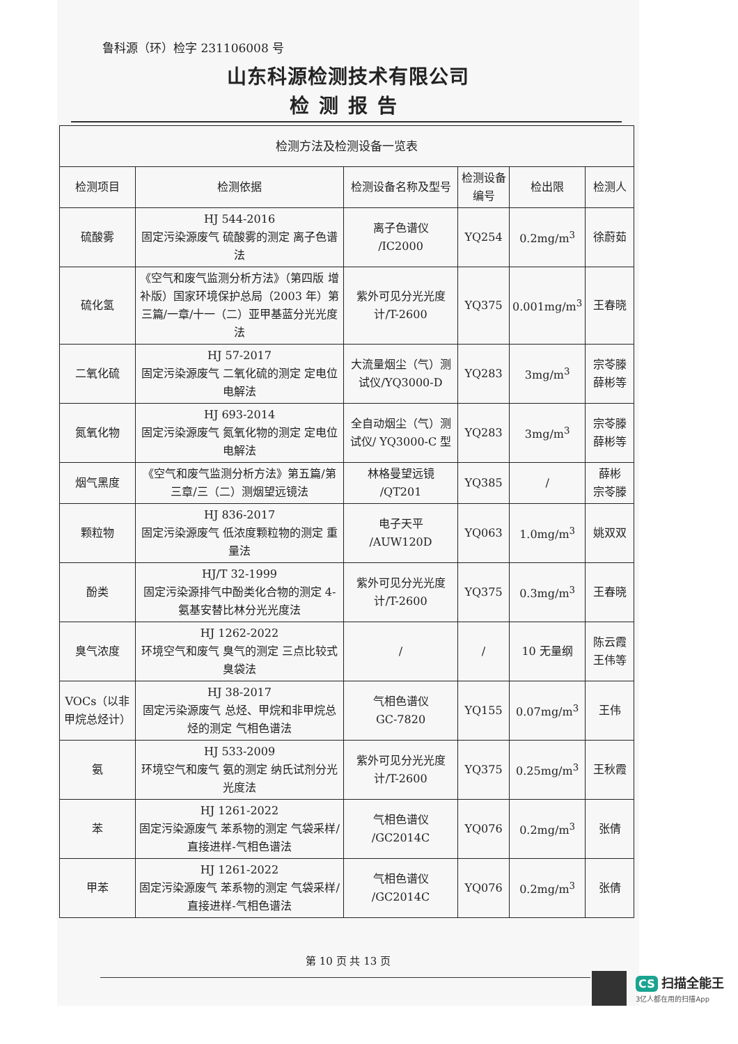鲁科源（环）检字 231106008 号
山东科源检测技术有限公司
检测报告
| 检测方法及检测设备一览表 | | | | | |
| 检测项目 | 检测依据 | 检测设备名称及型号 | 检测设备编号 | 检出限 | 检测人 |
| 硫酸雾 | HJ 544-2016 固定污染源废气 硫酸雾的测定 离子色谱法 | 离子色谱仪 /IC2000 | YQ254 | 0.2mg/m<sup>3</sup> | 徐蔚茹 |
| 硫化氢 | 《空气和废气监测分析方法》（第四版 增补版）国家环境保护总局（2003 年）第三篇/一章/十一（二）亚甲基蓝分光光度法 | 紫外可见分光光度计/T-2600 | YQ375 | 0.001mg/m<sup>3</sup> | 王春晓 |
| 二氧化硫 | HJ 57-2017 固定污染源废气 二氧化硫的测定 定电位电解法 | 大流量烟尘（气）测试仪/YQ3000-D | YQ283 | 3mg/m<sup>3</sup> | 宗苓滕 薛彬等 |
| 氮氧化物 | HJ 693-2014 固定污染源废气 氮氧化物的测定 定电位电解法 | 全自动烟尘（气）测试仪/ YQ3000-C 型 | YQ283 | 3mg/m<sup>3</sup> | 宗苓滕 薛彬等 |
| 烟气黑度 | 《空气和废气监测分析方法》第五篇/第三章/三（二）测烟望远镜法 | 林格曼望远镜 /QT201 | YQ385 | / | 薛彬 宗苓滕 |
| 颗粒物 | HJ 836-2017 固定污染源废气 低浓度颗粒物的测定 重量法 | 电子天平 /AUW120D | YQ063 | 1.0mg/m<sup>3</sup> | 姚双双 |
| 酚类 | HJ/T 32-1999 固定污染源排气中酚类化合物的测定 4-氨基安替比林分光光度法 | 紫外可见分光光度计/T-2600 | YQ375 | 0.3mg/m<sup>3</sup> | 王春晓 |
| 臭气浓度 | HJ 1262-2022 环境空气和废气 臭气的测定 三点比较式臭袋法 | / | / | 10 无量纲 | 陈云霞 王伟等 |
| VOCs（以非甲烷总烃计） | HJ 38-2017 固定污染源废气 总烃、甲烷和非甲烷总烃的测定 气相色谱法 | 气相色谱仪 GC-7820 | YQ155 | 0.07mg/m<sup>3</sup> | 王伟 |
| 氨 | HJ 533-2009 环境空气和废气 氨的测定 纳氏试剂分光光度法 | 紫外可见分光光度计/T-2600 | YQ375 | 0.25mg/m<sup>3</sup> | 王秋霞 |
| 苯 | HJ 1261-2022 固定污染源废气 苯系物的测定 气袋采样/直接进样-气相色谱法 | 气相色谱仪 /GC2014C | YQ076 | 0.2mg/m<sup>3</sup> | 张倩 |
| 甲苯 | HJ 1261-2022 固定污染源废气 苯系物的测定 气袋采样/直接进样-气相色谱法 | 气相色谱仪 /GC2014C | YQ076 | 0.2mg/m<sup>3</sup> | 张倩 |
第 10 页 共 13 页
CS 扫描全能王
3亿人都在用的扫描App